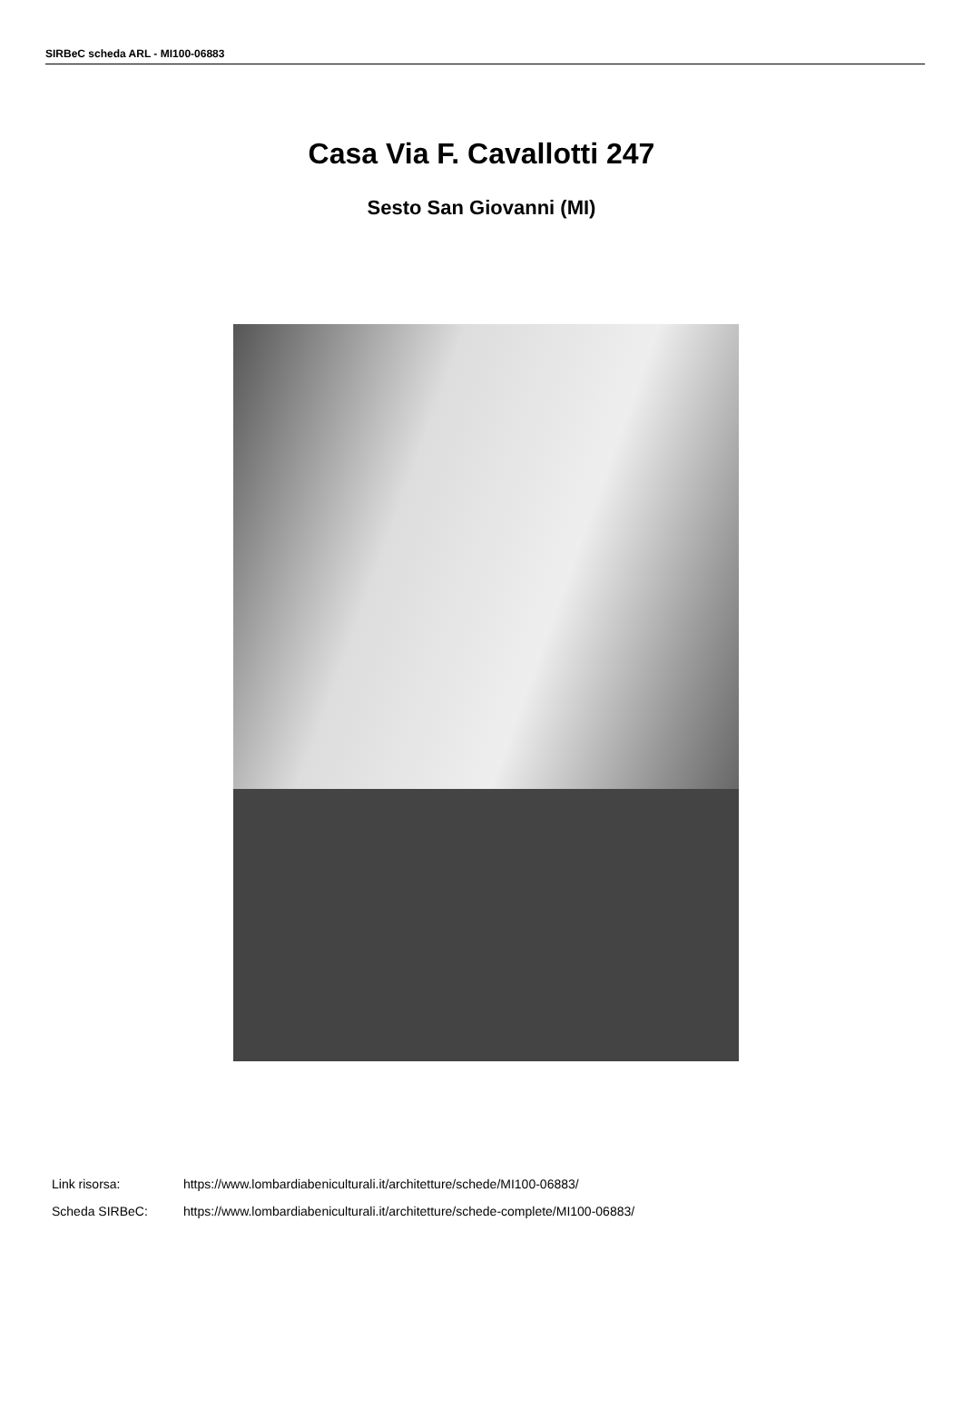SIRBeC scheda ARL - MI100-06883
Casa Via F. Cavallotti 247
Sesto San Giovanni (MI)
Link risorsa: https://www.lombardiabeniculturali.it/architetture/schede/MI100-06883/
Scheda SIRBeC: https://www.lombardiabeniculturali.it/architetture/schede-complete/MI100-06883/